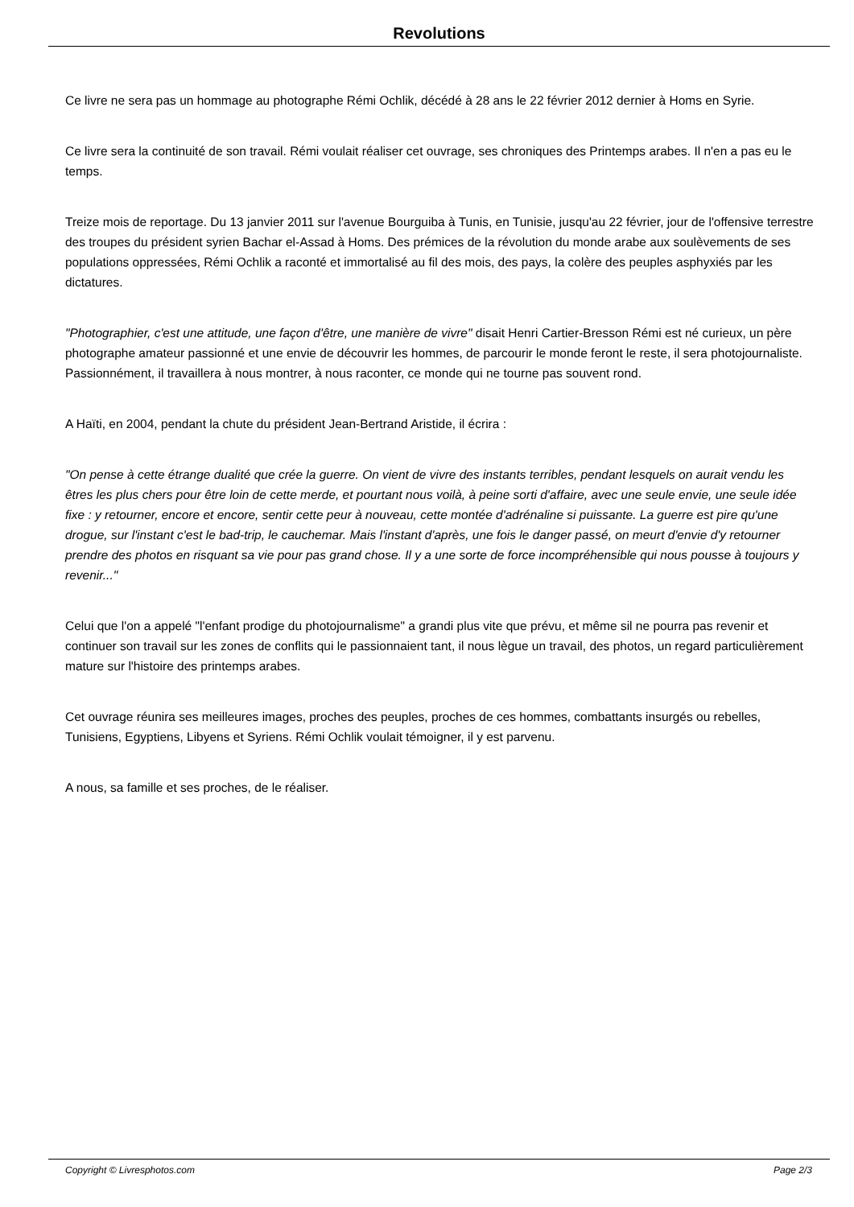Revolutions
Ce livre ne sera pas un hommage au photographe Rémi Ochlik, décédé à 28 ans le 22 février 2012 dernier à Homs en Syrie.
Ce livre sera la continuité de son travail. Rémi voulait réaliser cet ouvrage, ses chroniques des Printemps arabes. Il n'en a pas eu le temps.
Treize mois de reportage. Du 13 janvier 2011 sur l'avenue Bourguiba à Tunis, en Tunisie, jusqu'au 22 février, jour de l'offensive terrestre des troupes du président syrien Bachar el-Assad à Homs. Des prémices de la révolution du monde arabe aux soulèvements de ses populations oppressées, Rémi Ochlik a raconté et immortalisé au fil des mois, des pays, la colère des peuples asphyxiés par les dictatures.
"Photographier, c'est une attitude, une façon d'être, une manière de vivre" disait Henri Cartier-Bresson Rémi est né curieux, un père photographe amateur passionné et une envie de découvrir les hommes, de parcourir le monde feront le reste, il sera photojournaliste. Passionnément, il travaillera à nous montrer, à nous raconter, ce monde qui ne tourne pas souvent rond.
A Haïti, en 2004, pendant la chute du président Jean-Bertrand Aristide, il écrira :
"On pense à cette étrange dualité que crée la guerre. On vient de vivre des instants terribles, pendant lesquels on aurait vendu les êtres les plus chers pour être loin de cette merde, et pourtant nous voilà, à peine sorti d'affaire, avec une seule envie, une seule idée fixe : y retourner, encore et encore, sentir cette peur à nouveau, cette montée d'adrénaline si puissante. La guerre est pire qu'une drogue, sur l'instant c'est le bad-trip, le cauchemar. Mais l'instant d'après, une fois le danger passé, on meurt d'envie d'y retourner prendre des photos en risquant sa vie pour pas grand chose. Il y a une sorte de force incompréhensible qui nous pousse à toujours y revenir..."
Celui que l'on a appelé "l'enfant prodige du photojournalisme" a grandi plus vite que prévu, et même sil ne pourra pas revenir et continuer son travail sur les zones de conflits qui le passionnaient tant, il nous lègue un travail, des photos, un regard particulièrement mature sur l'histoire des printemps arabes.
Cet ouvrage réunira ses meilleures images, proches des peuples, proches de ces hommes, combattants insurgés ou rebelles, Tunisiens, Egyptiens, Libyens et Syriens. Rémi Ochlik voulait témoigner, il y est parvenu.
A nous, sa famille et ses proches, de le réaliser.
Copyright © Livresphotos.com Page 2/3